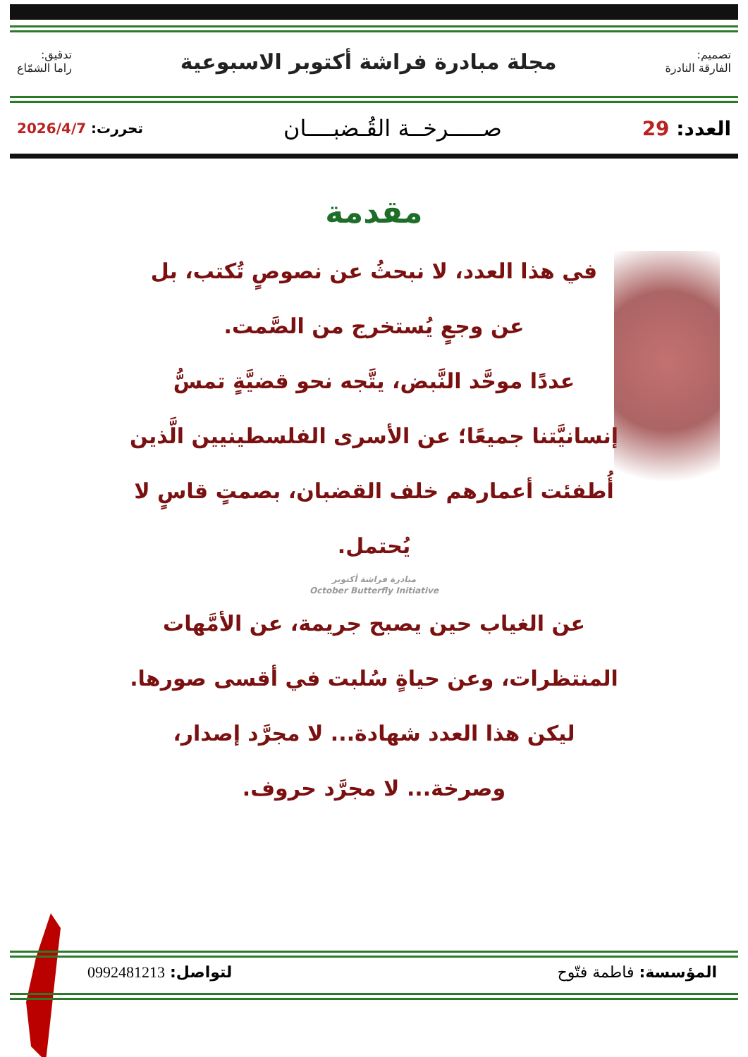تصميم:
الفارقة النادرة
مجلة مبادرة فراشة أكتوبر الاسبوعية
تدقيق:
راما الشمّاع
العدد: 29 صـــــرخــة القُـضبــــان
تحررت: 2026/4/7
مقدمة
في هذا العدد، لا نبحثُ عن نصوصٍ تُكتب، بل
عن وجعٍ يُستخرج من الصَّمت.
عددًا موحَّد النَّبض، يتَّجه نحو قضيَّةٍ تمسُّ
إنسانيَّتنا جميعًا؛ عن الأسرى الفلسطينيين الَّذين
أُطفئت أعمارهم خلف القضبان، بصمتٍ قاسٍ لا
يُحتمل.
مبادرة فراشة أكتوبر
October Butterfly Initiative
عن الغياب حين يصبح جريمة، عن الأمَّهات
المنتظرات، وعن حياةٍ سُلبت في أقسى صورها.
ليكن هذا العدد شهادة... لا مجرَّد إصدار،
وصرخة... لا مجرَّد حروف.
المؤسسة: فاطمة فتّوح لتواصل: 0992481213